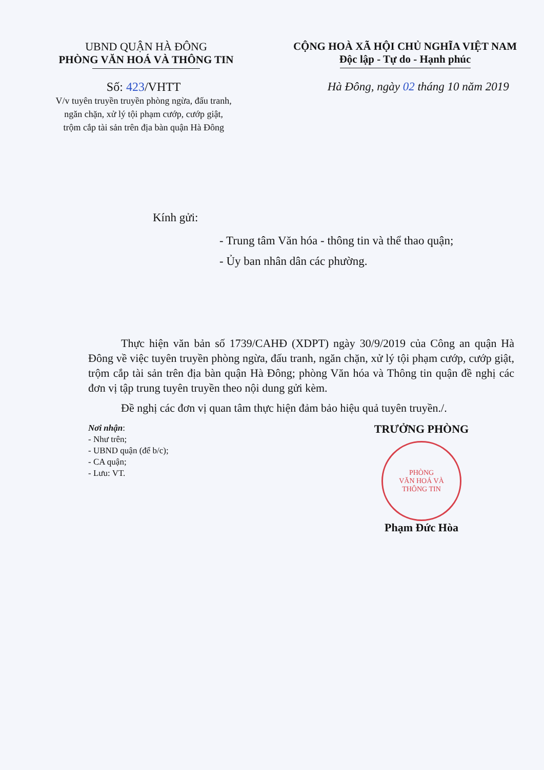UBND QUẬN HÀ ĐÔNG
PHÒNG VĂN HOÁ VÀ THÔNG TIN
CỘNG HOÀ XÃ HỘI CHỦ NGHĨA VIỆT NAM
Độc lập - Tự do - Hạnh phúc
Số: 423/VHTT
V/v tuyên truyền truyền phòng ngừa, đấu tranh,
ngăn chặn, xử lý tội phạm cướp, cướp giật,
trộm cắp tài sản trên địa bàn quận Hà Đông
Hà Đông, ngày 02 tháng 10 năm 2019
Kính gửi:
- Trung tâm Văn hóa - thông tin và thể thao quận;
- Ủy ban nhân dân các phường.
Thực hiện văn bản số 1739/CAHĐ (XDPT) ngày 30/9/2019 của Công an quận Hà Đông về việc tuyên truyền phòng ngừa, đấu tranh, ngăn chặn, xử lý tội phạm cướp, cướp giật, trộm cắp tài sản trên địa bàn quận Hà Đông; phòng Văn hóa và Thông tin quận đề nghị các đơn vị tập trung tuyên truyền theo nội dung gửi kèm.
Đề nghị các đơn vị quan tâm thực hiện đảm bảo hiệu quả tuyên truyền./.
Nơi nhận:
- Như trên;
- UBND quận (để b/c);
- CA quận;
- Lưu: VT.
TRƯỞNG PHÒNG
PHÒNG
VĂN HOÁ VÀ
THÔNG TIN
Phạm Đức Hòa